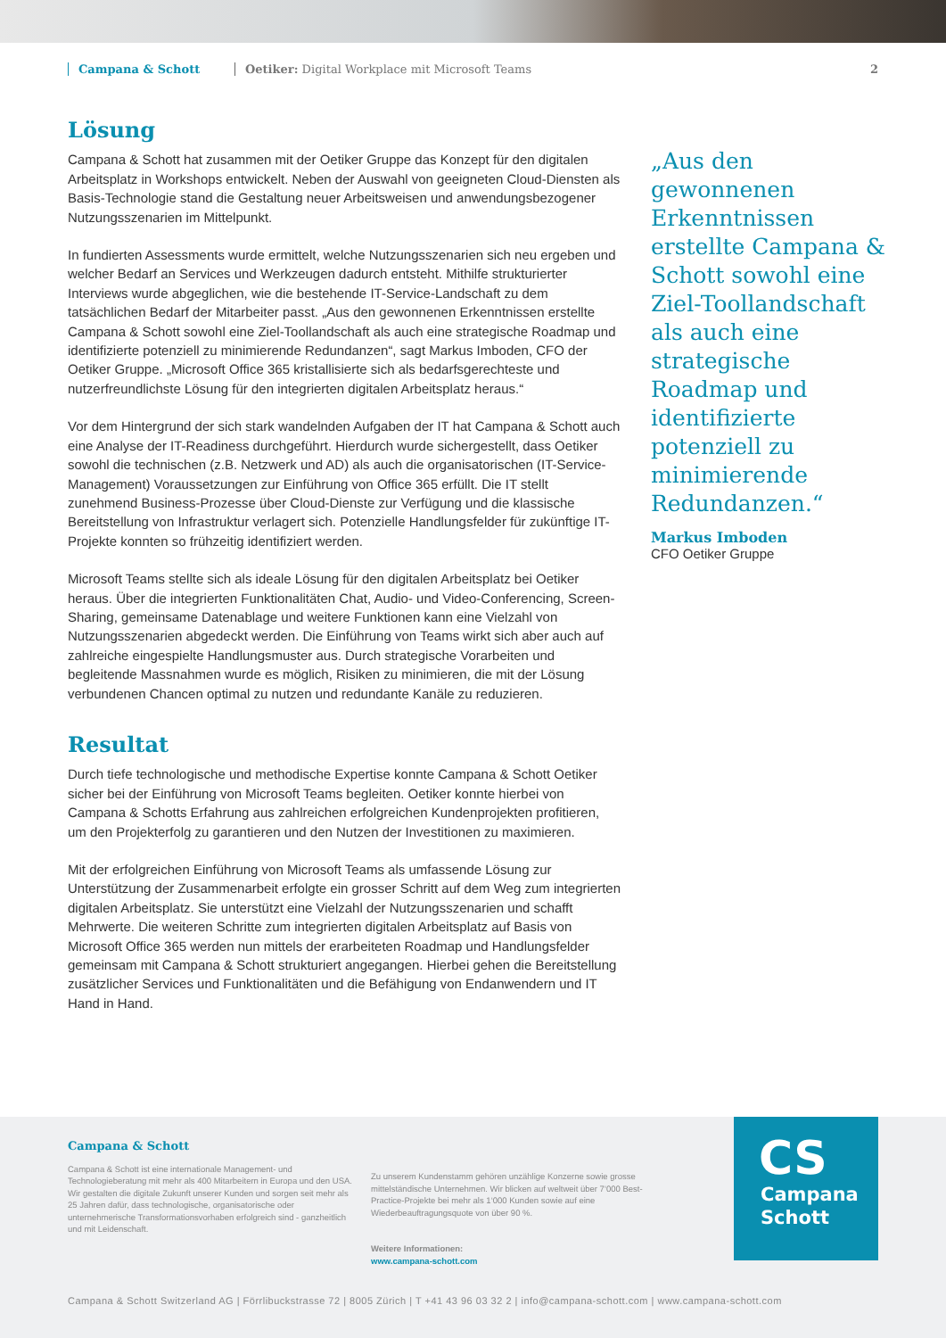Campana & Schott Oetiker: Digital Workplace mit Microsoft Teams
2
Lösung
Campana & Schott hat zusammen mit der Oetiker Gruppe das Konzept für den digitalen Arbeitsplatz in Workshops entwickelt. Neben der Auswahl von geeigneten Cloud-Diensten als Basis-Technologie stand die Gestaltung neuer Arbeitsweisen und anwendungsbezogener Nutzungsszenarien im Mittelpunkt.
In fundierten Assessments wurde ermittelt, welche Nutzungsszenarien sich neu ergeben und welcher Bedarf an Services und Werkzeugen dadurch entsteht. Mithilfe strukturierter Interviews wurde abgeglichen, wie die bestehende IT-Service-Landschaft zu dem tatsächlichen Bedarf der Mitarbeiter passt. „Aus den gewonnenen Erkenntnissen erstellte Campana & Schott sowohl eine Ziel-Toollandschaft als auch eine strategische Roadmap und identifizierte potenziell zu minimierende Redundanzen“, sagt Markus Imboden, CFO der Oetiker Gruppe. „Microsoft Office 365 kristallisierte sich als bedarfsgerechteste und nutzerfreundlichste Lösung für den integrierten digitalen Arbeitsplatz heraus.“
Vor dem Hintergrund der sich stark wandelnden Aufgaben der IT hat Campana & Schott auch eine Analyse der IT-Readiness durchgeführt. Hierdurch wurde sichergestellt, dass Oetiker sowohl die technischen (z.B. Netzwerk und AD) als auch die organisatorischen (IT-Service-Management) Voraussetzungen zur Einführung von Office 365 erfüllt. Die IT stellt zunehmend Business-Prozesse über Cloud-Dienste zur Verfügung und die klassische Bereitstellung von Infrastruktur verlagert sich. Potenzielle Handlungsfelder für zukünftige IT-Projekte konnten so frühzeitig identifiziert werden.
Microsoft Teams stellte sich als ideale Lösung für den digitalen Arbeitsplatz bei Oetiker heraus. Über die integrierten Funktionalitäten Chat, Audio- und Video-Conferencing, Screen-Sharing, gemeinsame Datenablage und weitere Funktionen kann eine Vielzahl von Nutzungsszenarien abgedeckt werden. Die Einführung von Teams wirkt sich aber auch auf zahlreiche eingespielte Handlungsmuster aus. Durch strategische Vorarbeiten und begleitende Massnahmen wurde es möglich, Risiken zu minimieren, die mit der Lösung verbundenen Chancen optimal zu nutzen und redundante Kanäle zu reduzieren.
Resultat
Durch tiefe technologische und methodische Expertise konnte Campana & Schott Oetiker sicher bei der Einführung von Microsoft Teams begleiten. Oetiker konnte hierbei von Campana & Schotts Erfahrung aus zahlreichen erfolgreichen Kundenprojekten profitieren, um den Projekterfolg zu garantieren und den Nutzen der Investitionen zu maximieren.
Mit der erfolgreichen Einführung von Microsoft Teams als umfassende Lösung zur Unterstützung der Zusammenarbeit erfolgte ein grosser Schritt auf dem Weg zum integrierten digitalen Arbeitsplatz. Sie unterstützt eine Vielzahl der Nutzungsszenarien und schafft Mehrwerte. Die weiteren Schritte zum integrierten digitalen Arbeitsplatz auf Basis von Microsoft Office 365 werden nun mittels der erarbeiteten Roadmap und Handlungsfelder gemeinsam mit Campana & Schott strukturiert angegangen. Hierbei gehen die Bereitstellung zusätzlicher Services und Funktionalitäten und die Befähigung von Endanwendern und IT Hand in Hand.
„Aus den gewonnenen Erkenntnissen erstellte Campana & Schott sowohl eine Ziel-Toollandschaft als auch eine strategische Roadmap und identifizierte potenziell zu minimierende Redundanzen.“
Markus Imboden
CFO Oetiker Gruppe
Campana & Schott
Campana & Schott ist eine internationale Management- und Technologieberatung mit mehr als 400 Mitarbeitern in Europa und den USA. Wir gestalten die digitale Zukunft unserer Kunden und sorgen seit mehr als 25 Jahren dafür, dass technologische, organisatorische oder unternehmerische Transformationsvorhaben erfolgreich sind - ganzheitlich und mit Leidenschaft.
Zu unserem Kundenstamm gehören unzählige Konzerne sowie grosse mittelständische Unternehmen. Wir blicken auf weltweit über 7‘000 Best-Practice-Projekte bei mehr als 1‘000 Kunden sowie auf eine Wiederbeauftragungsquote von über 90 %.
Weitere Informationen:
www.campana-schott.com
CS
Campana
Schott
Campana & Schott Switzerland AG | Förrlibuckstrasse 72 | 8005 Zürich | T +41 43 96 03 32 2 | info@campana-schott.com | www.campana-schott.com